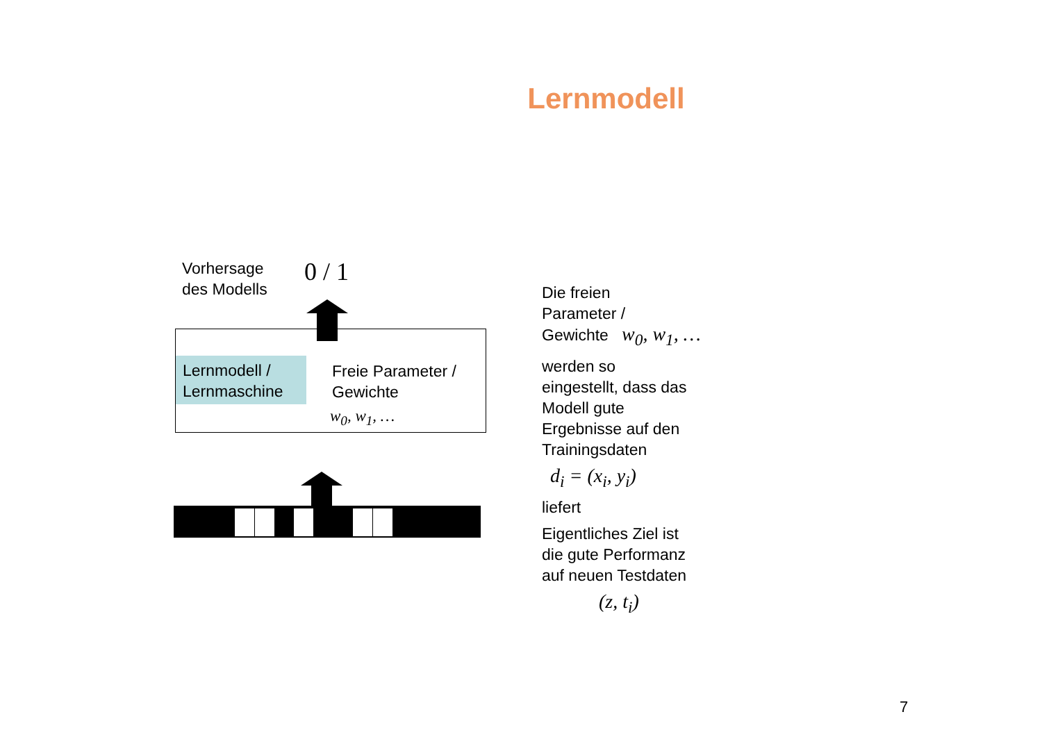Lernmodell
Vorhersage
des Modells
0 / 1
Lernmodell /
Lernmaschine
Freie Parameter /
Gewichte
w<sub>0</sub>, w<sub>1</sub>, …
Die freien
Parameter /
Gewichte w<sub>0</sub>, w<sub>1</sub>, …
werden so
eingestellt, dass das
Modell gute
Ergebnisse auf den
Trainingsdaten
d<sub>i</sub> = (x<sub>i</sub>, y<sub>i</sub>)
liefert
Eigentliches Ziel ist
die gute Performanz
auf neuen Testdaten
(z, t<sub>i</sub>)
7